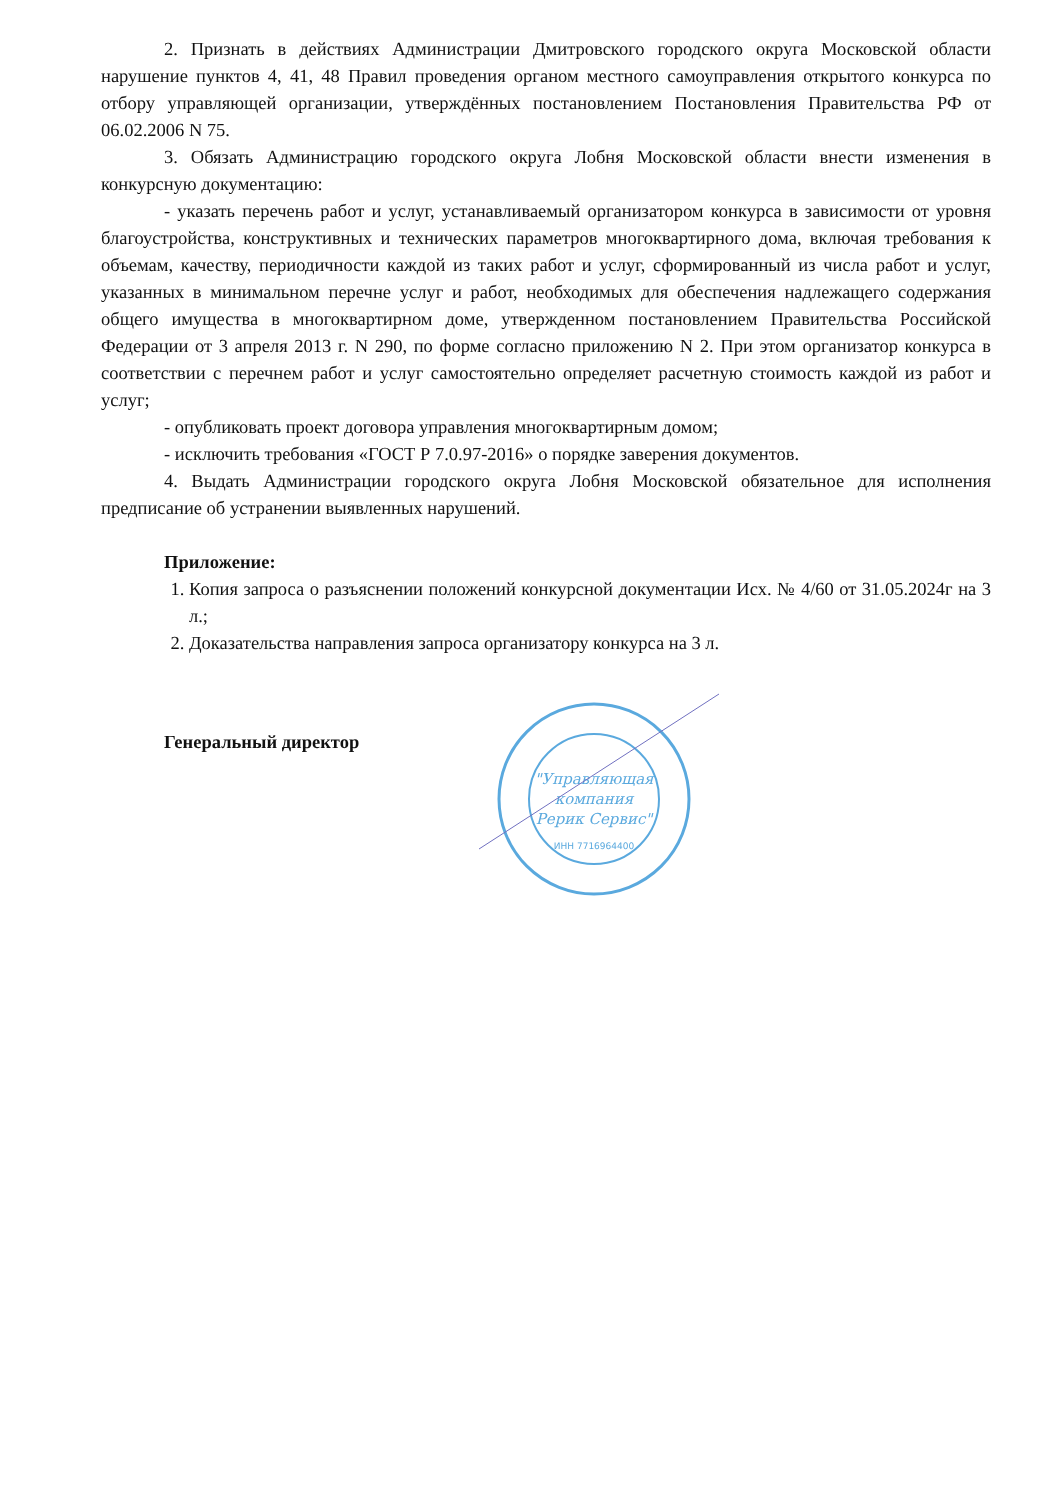2. Признать в действиях Администрации Дмитровского городского округа Московской области нарушение пунктов 4, 41, 48 Правил проведения органом местного самоуправления открытого конкурса по отбору управляющей организации, утверждённых постановлением Постановления Правительства РФ от 06.02.2006 N 75.
3. Обязать Администрацию городского округа Лобня Московской области внести изменения в конкурсную документацию:
- указать перечень работ и услуг, устанавливаемый организатором конкурса в зависимости от уровня благоустройства, конструктивных и технических параметров многоквартирного дома, включая требования к объемам, качеству, периодичности каждой из таких работ и услуг, сформированный из числа работ и услуг, указанных в минимальном перечне услуг и работ, необходимых для обеспечения надлежащего содержания общего имущества в многоквартирном доме, утвержденном постановлением Правительства Российской Федерации от 3 апреля 2013 г. N 290, по форме согласно приложению N 2. При этом организатор конкурса в соответствии с перечнем работ и услуг самостоятельно определяет расчетную стоимость каждой из работ и услуг;
- опубликовать проект договора управления многоквартирным домом;
- исключить требования «ГОСТ Р 7.0.97-2016» о порядке заверения документов.
4. Выдать Администрации городского округа Лобня Московской обязательное для исполнения предписание об устранении выявленных нарушений.
Приложение:
1. Копия запроса о разъяснении положений конкурсной документации Исх. № 4/60 от 31.05.2024г на 3 л.;
2. Доказательства направления запроса организатору конкурса на 3 л.
Генеральный директор
"Управляющая
компания
Рерик Сервис"
ИНН 7716964400